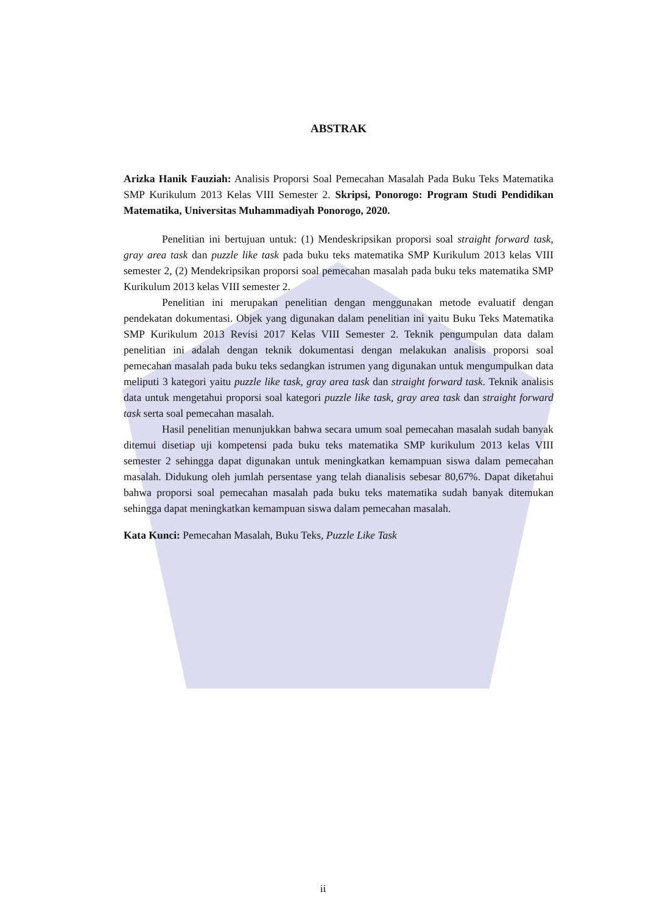ABSTRAK
Arizka Hanik Fauziah: Analisis Proporsi Soal Pemecahan Masalah Pada Buku Teks Matematika SMP Kurikulum 2013 Kelas VIII Semester 2. Skripsi, Ponorogo: Program Studi Pendidikan Matematika, Universitas Muhammadiyah Ponorogo, 2020.
Penelitian ini bertujuan untuk: (1) Mendeskripsikan proporsi soal straight forward task, gray area task dan puzzle like task pada buku teks matematika SMP Kurikulum 2013 kelas VIII semester 2, (2) Mendekripsikan proporsi soal pemecahan masalah pada buku teks matematika SMP Kurikulum 2013 kelas VIII semester 2.
Penelitian ini merupakan penelitian dengan menggunakan metode evaluatif dengan pendekatan dokumentasi. Objek yang digunakan dalam penelitian ini yaitu Buku Teks Matematika SMP Kurikulum 2013 Revisi 2017 Kelas VIII Semester 2. Teknik pengumpulan data dalam penelitian ini adalah dengan teknik dokumentasi dengan melakukan analisis proporsi soal pemecahan masalah pada buku teks sedangkan istrumen yang digunakan untuk mengumpulkan data meliputi 3 kategori yaitu puzzle like task, gray area task dan straight forward task. Teknik analisis data untuk mengetahui proporsi soal kategori puzzle like task, gray area task dan straight forward task serta soal pemecahan masalah.
Hasil penelitian menunjukkan bahwa secara umum soal pemecahan masalah sudah banyak ditemui disetiap uji kompetensi pada buku teks matematika SMP kurikulum 2013 kelas VIII semester 2 sehingga dapat digunakan untuk meningkatkan kemampuan siswa dalam pemecahan masalah. Didukung oleh jumlah persentase yang telah dianalisis sebesar 80,67%. Dapat diketahui bahwa proporsi soal pemecahan masalah pada buku teks matematika sudah banyak ditemukan sehingga dapat meningkatkan kemampuan siswa dalam pemecahan masalah.
Kata Kunci: Pemecahan Masalah, Buku Teks, Puzzle Like Task
ii